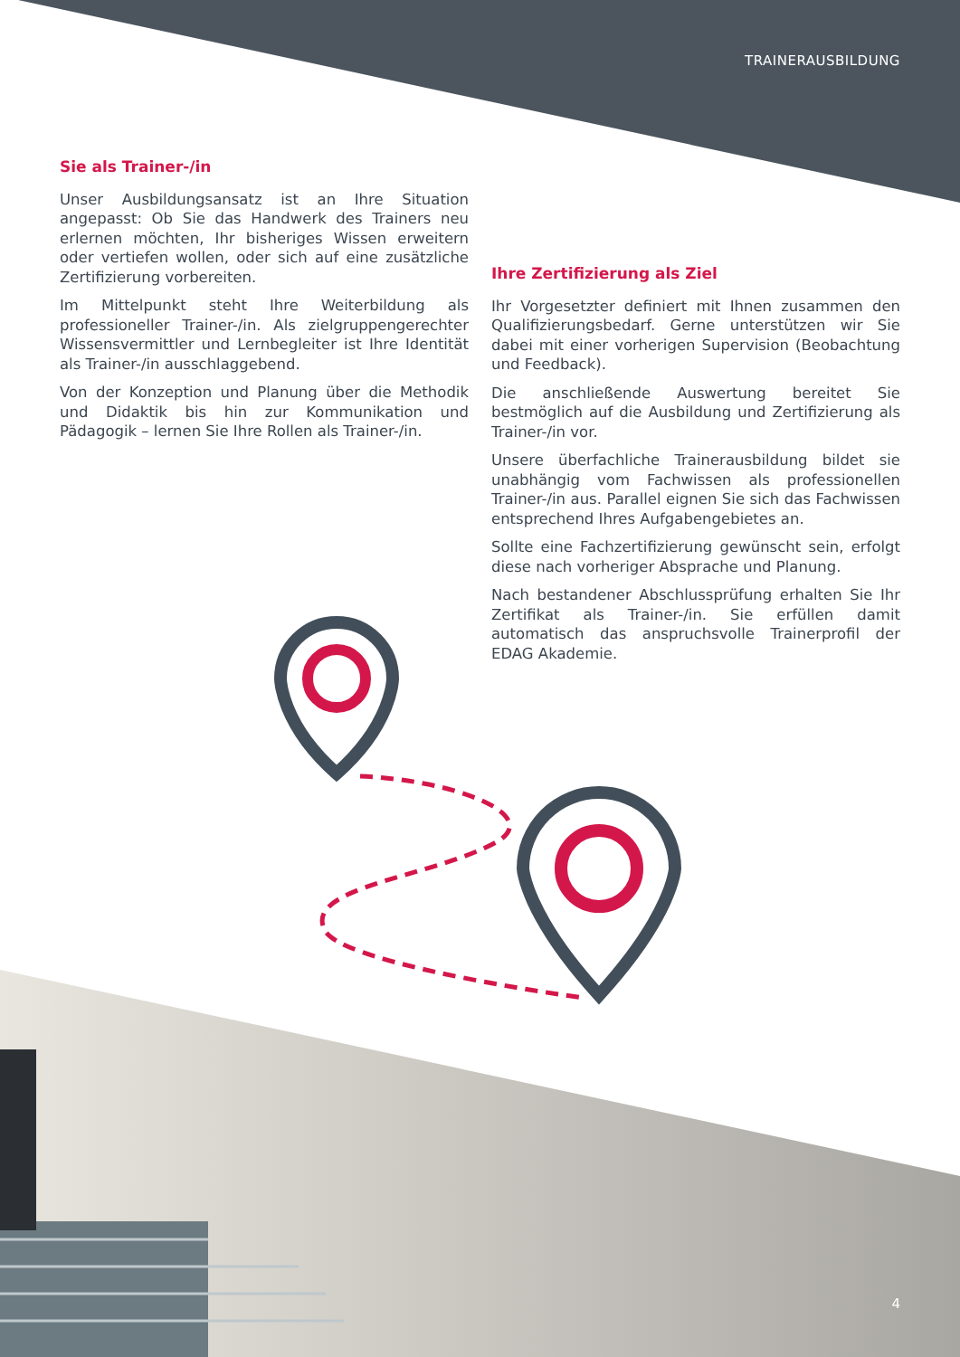TRAINERAUSBILDUNG
Sie als Trainer-/in
Unser Ausbildungsansatz ist an Ihre Situation angepasst: Ob Sie das Handwerk des Trainers neu erlernen möchten, Ihr bisheriges Wissen erweitern oder vertiefen wollen, oder sich auf eine zusätzliche Zertifizierung vorbereiten.
Im Mittelpunkt steht Ihre Weiterbildung als professioneller Trainer-/in. Als zielgruppengerechter Wissensvermittler und Lernbegleiter ist Ihre Identität als Trainer-/in ausschlaggebend.
Von der Konzeption und Planung über die Methodik und Didaktik bis hin zur Kommunikation und Pädagogik – lernen Sie Ihre Rollen als Trainer-/in.
Ihre Zertifizierung als Ziel
Ihr Vorgesetzter definiert mit Ihnen zusammen den Qualifizierungsbedarf. Gerne unterstützen wir Sie dabei mit einer vorherigen Supervision (Beobachtung und Feedback).
Die anschließende Auswertung bereitet Sie bestmöglich auf die Ausbildung und Zertifizierung als Trainer-/in vor.
Unsere überfachliche Trainerausbildung bildet sie unabhängig vom Fachwissen als professionellen Trainer-/in aus. Parallel eignen Sie sich das Fachwissen entsprechend Ihres Aufgabengebietes an.
Sollte eine Fachzertifizierung gewünscht sein, erfolgt diese nach vorheriger Absprache und Planung.
Nach bestandener Abschlussprüfung erhalten Sie Ihr Zertifikat als Trainer-/in. Sie erfüllen damit automatisch das anspruchsvolle Trainerprofil der EDAG Akademie.
4